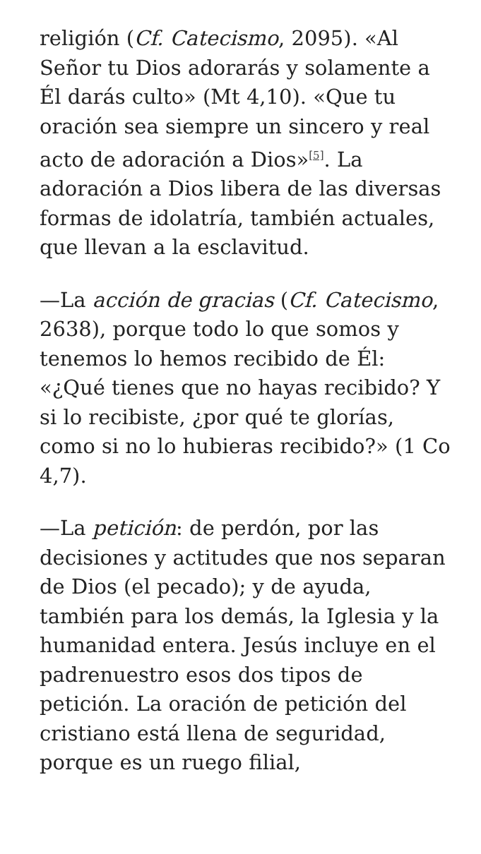religión (Cf. Catecismo, 2095). «Al Señor tu Dios adorarás y solamente a Él darás culto» (Mt 4,10). «Que tu oración sea siempre un sincero y real acto de adoración a Dios»<sup>[5]</sup>. La adoración a Dios libera de las diversas formas de idolatría, también actuales, que llevan a la esclavitud.
—La acción de gracias (Cf. Catecismo, 2638), porque todo lo que somos y tenemos lo hemos recibido de Él: «¿Qué tienes que no hayas recibido? Y si lo recibiste, ¿por qué te glorías, como si no lo hubieras recibido?» (1 Co 4,7).
—La petición: de perdón, por las decisiones y actitudes que nos separan de Dios (el pecado); y de ayuda, también para los demás, la Iglesia y la humanidad entera. Jesús incluye en el padrenuestro esos dos tipos de petición. La oración de petición del cristiano está llena de seguridad, porque es un ruego filial,